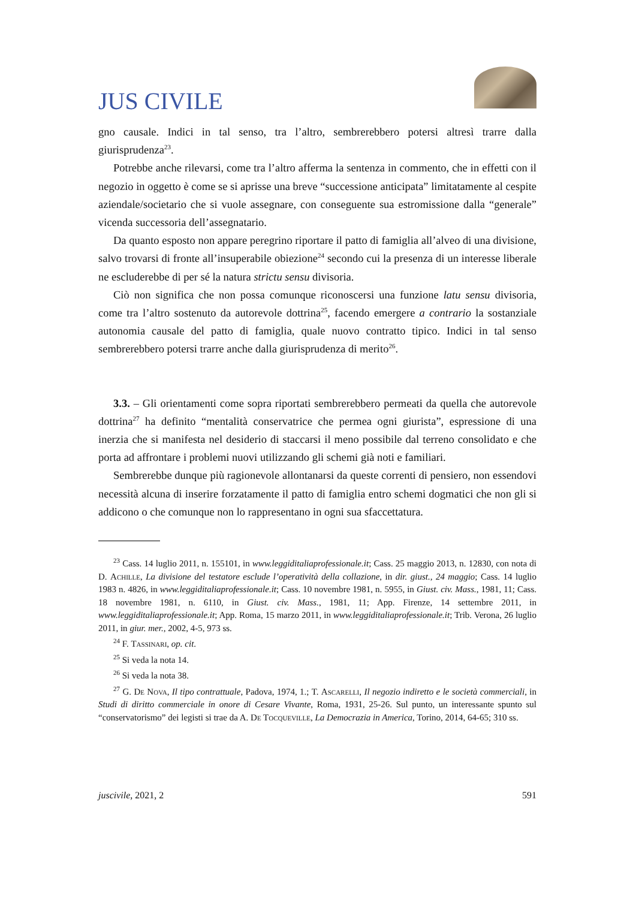JUS CIVILE
gno causale. Indici in tal senso, tra l’altro, sembrerebbero potersi altresì trarre dalla giurisprudenza<sup>23</sup>.
Potrebbe anche rilevarsi, come tra l’altro afferma la sentenza in commento, che in effetti con il negozio in oggetto è come se si aprisse una breve “successione anticipata” limitatamente al cespite aziendale/societario che si vuole assegnare, con conseguente sua estromissione dalla “generale” vicenda successoria dell’assegnatario.
Da quanto esposto non appare peregrino riportare il patto di famiglia all’alveo di una divisione, salvo trovarsi di fronte all’insuperabile obiezione<sup>24</sup> secondo cui la presenza di un interesse liberale ne escluderebbe di per sé la natura strictu sensu divisoria.
Ciò non significa che non possa comunque riconoscersi una funzione latu sensu divisoria, come tra l’altro sostenuto da autorevole dottrina<sup>25</sup>, facendo emergere a contrario la sostanziale autonomia causale del patto di famiglia, quale nuovo contratto tipico. Indici in tal senso sembrerebbero potersi trarre anche dalla giurisprudenza di merito<sup>26</sup>.
3.3. – Gli orientamenti come sopra riportati sembrerebbero permeati da quella che autorevole dottrina<sup>27</sup> ha definito “mentalità conservatrice che permea ogni giurista”, espressione di una inerzia che si manifesta nel desiderio di staccarsi il meno possibile dal terreno consolidato e che porta ad affrontare i problemi nuovi utilizzando gli schemi già noti e familiari.
Sembrerebbe dunque più ragionevole allontanarsi da queste correnti di pensiero, non essendovi necessità alcuna di inserire forzatamente il patto di famiglia entro schemi dogmatici che non gli si addicono o che comunque non lo rappresentano in ogni sua sfaccettatura.
<sup>23</sup> Cass. 14 luglio 2011, n. 155101, in www.leggiditaliaprofessionale.it; Cass. 25 maggio 2013, n. 12830, con nota di D. Achille, La divisione del testatore esclude l’operatività della collazione, in dir. giust., 24 maggio; Cass. 14 luglio 1983 n. 4826, in www.leggiditaliaprofessionale.it; Cass. 10 novembre 1981, n. 5955, in Giust. civ. Mass., 1981, 11; Cass. 18 novembre 1981, n. 6110, in Giust. civ. Mass., 1981, 11; App. Firenze, 14 settembre 2011, in www.leggiditaliaprofessionale.it; App. Roma, 15 marzo 2011, in www.leggiditaliaprofessionale.it; Trib. Verona, 26 luglio 2011, in giur. mer., 2002, 4-5, 973 ss.
<sup>24</sup> F. Tassinari, op. cit.
<sup>25</sup> Si veda la nota 14.
<sup>26</sup> Si veda la nota 38.
<sup>27</sup> G. De Nova, Il tipo contrattuale, Padova, 1974, 1.; T. Ascarelli, Il negozio indiretto e le società commerciali, in Studi di diritto commerciale in onore di Cesare Vivante, Roma, 1931, 25-26. Sul punto, un interessante spunto sul “conservatorismo” dei legisti si trae da A. De Tocqueville, La Democrazia in America, Torino, 2014, 64-65; 310 ss.
juscivile, 2021, 2 591